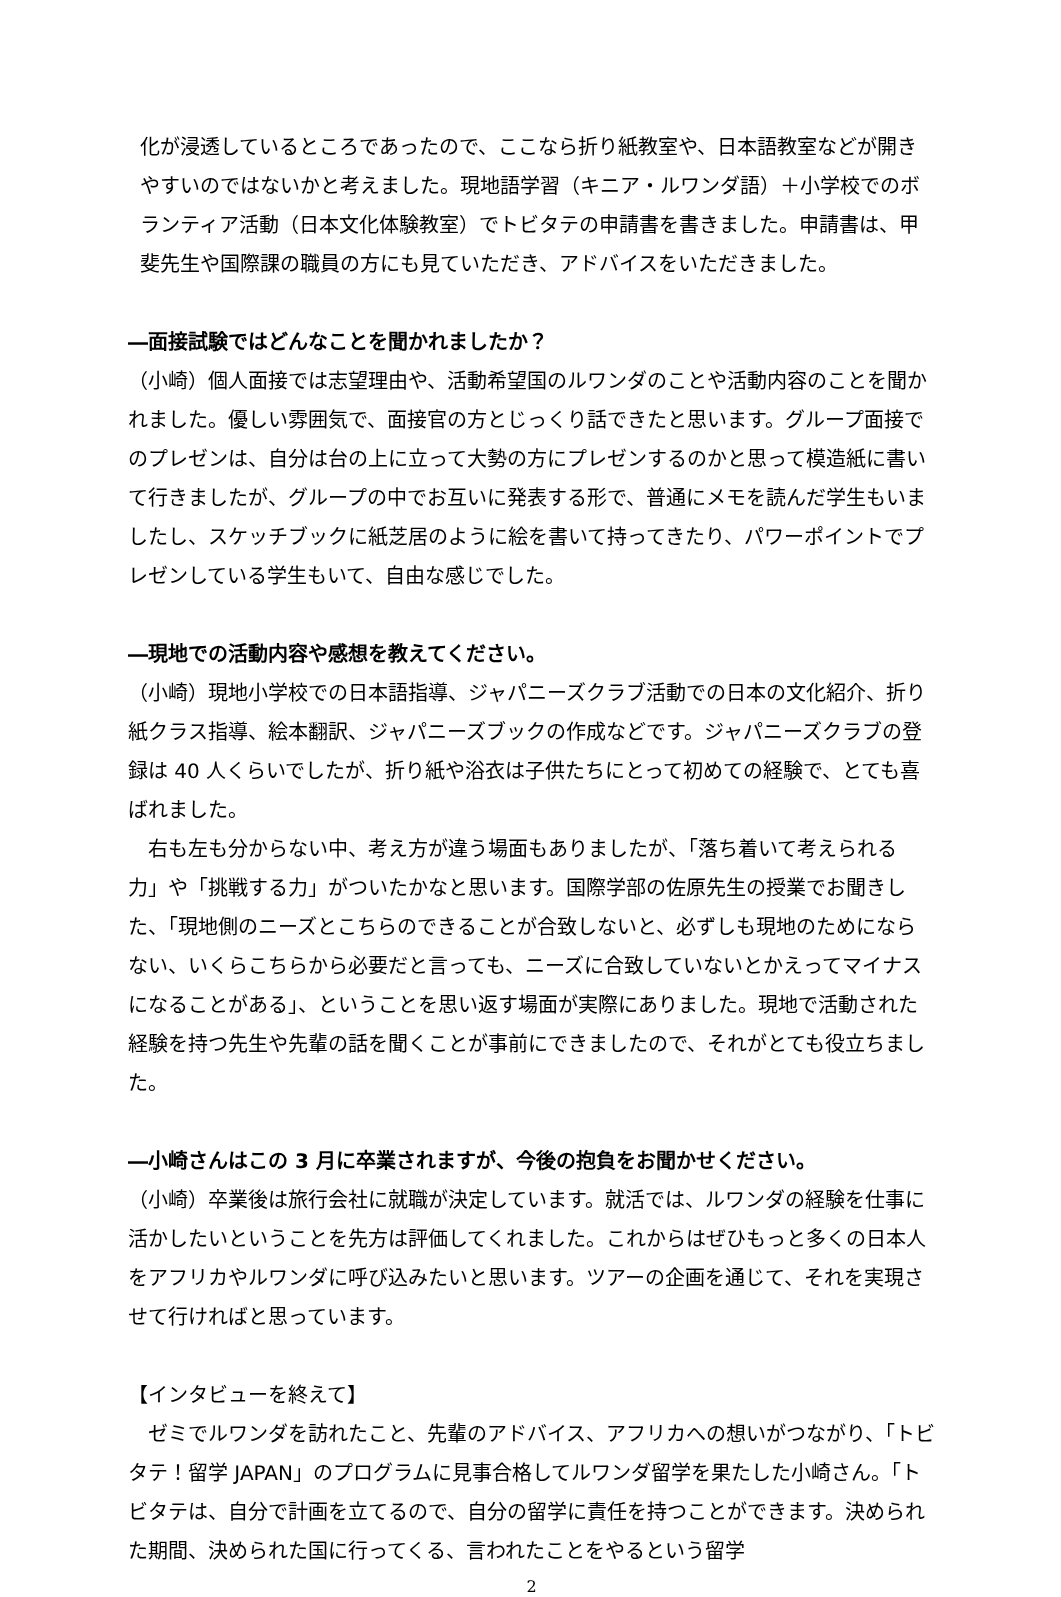化が浸透しているところであったので、ここなら折り紙教室や、日本語教室などが開きやすいのではないかと考えました。現地語学習（キニア・ルワンダ語）＋小学校でのボランティア活動（日本文化体験教室）でトビタテの申請書を書きました。申請書は、甲斐先生や国際課の職員の方にも見ていただき、アドバイスをいただきました。
―面接試験ではどんなことを聞かれましたか？
（小崎）個人面接では志望理由や、活動希望国のルワンダのことや活動内容のことを聞かれました。優しい雰囲気で、面接官の方とじっくり話できたと思います。グループ面接でのプレゼンは、自分は台の上に立って大勢の方にプレゼンするのかと思って模造紙に書いて行きましたが、グループの中でお互いに発表する形で、普通にメモを読んだ学生もいましたし、スケッチブックに紙芝居のように絵を書いて持ってきたり、パワーポイントでプレゼンしている学生もいて、自由な感じでした。
―現地での活動内容や感想を教えてください。
（小崎）現地小学校での日本語指導、ジャパニーズクラブ活動での日本の文化紹介、折り紙クラス指導、絵本翻訳、ジャパニーズブックの作成などです。ジャパニーズクラブの登録は 40 人くらいでしたが、折り紙や浴衣は子供たちにとって初めての経験で、とても喜ばれました。
　右も左も分からない中、考え方が違う場面もありましたが、「落ち着いて考えられる力」や「挑戦する力」がついたかなと思います。国際学部の佐原先生の授業でお聞きした、「現地側のニーズとこちらのできることが合致しないと、必ずしも現地のためにならない、いくらこちらから必要だと言っても、ニーズに合致していないとかえってマイナスになることがある」、ということを思い返す場面が実際にありました。現地で活動された経験を持つ先生や先輩の話を聞くことが事前にできましたので、それがとても役立ちました。
―小崎さんはこの 3 月に卒業されますが、今後の抱負をお聞かせください。
（小崎）卒業後は旅行会社に就職が決定しています。就活では、ルワンダの経験を仕事に活かしたいということを先方は評価してくれました。これからはぜひもっと多くの日本人をアフリカやルワンダに呼び込みたいと思います。ツアーの企画を通じて、それを実現させて行ければと思っています。
【インタビューを終えて】
　ゼミでルワンダを訪れたこと、先輩のアドバイス、アフリカへの想いがつながり、「トビタテ！留学 JAPAN」のプログラムに見事合格してルワンダ留学を果たした小崎さん。「トビタテは、自分で計画を立てるので、自分の留学に責任を持つことができます。決められた期間、決められた国に行ってくる、言われたことをやるという留学
2